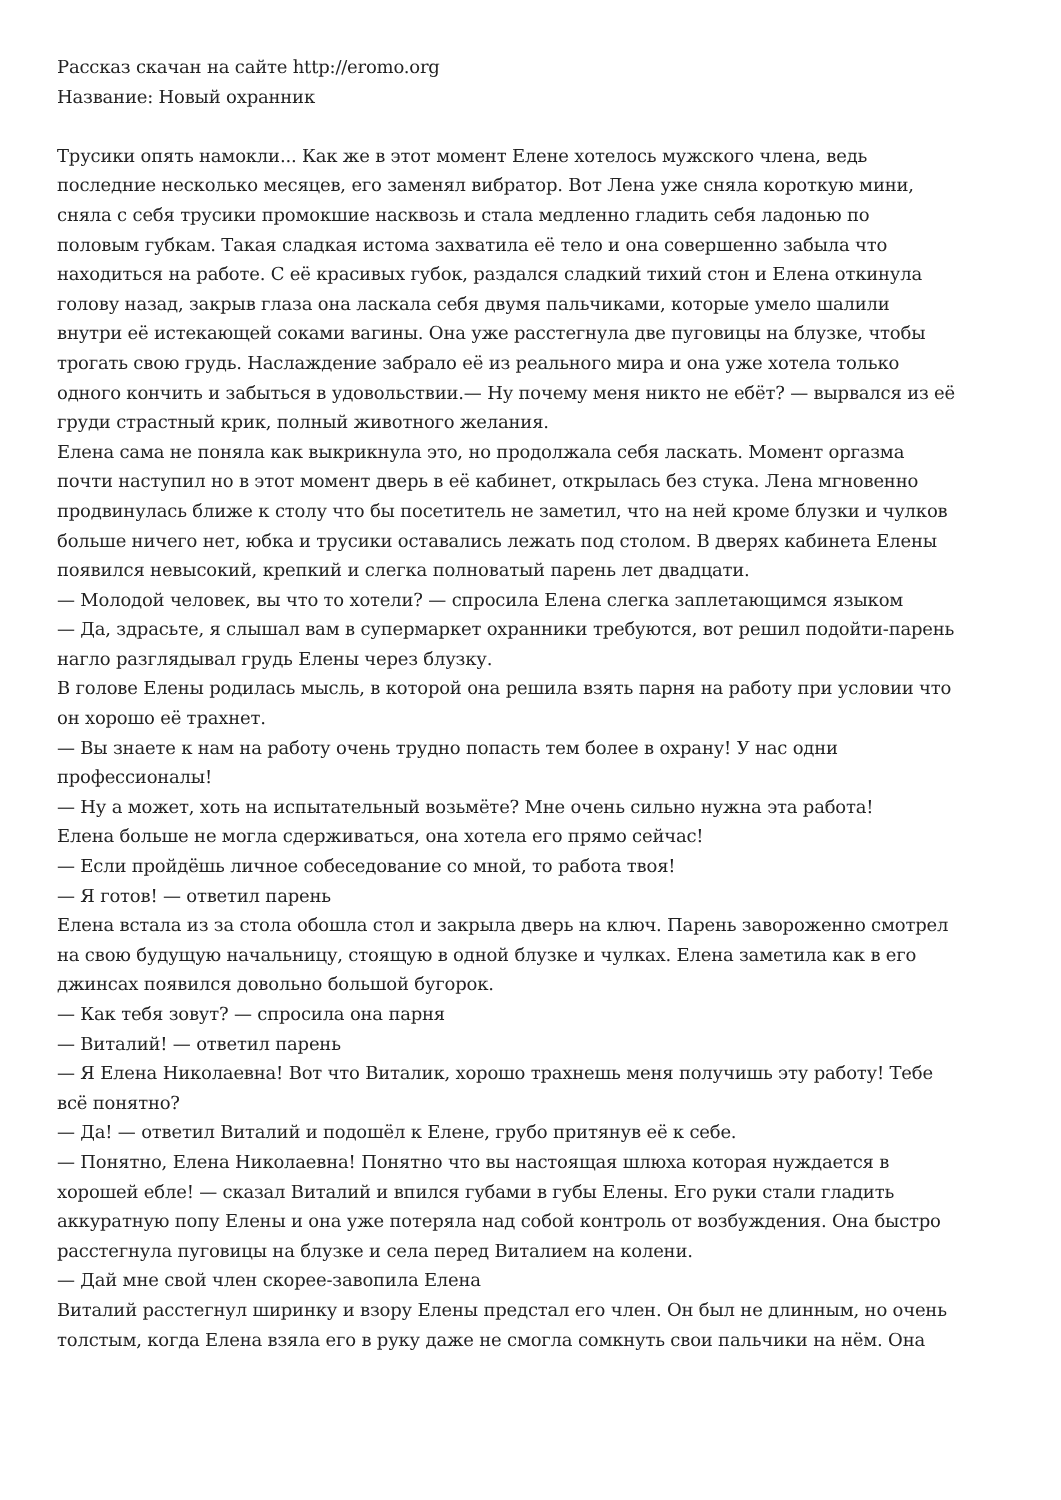Рассказ скачан на сайте http://eromo.org
Название: Новый охранник
Трусики опять намокли... Как же в этот момент Елене хотелось мужского члена, ведь
последние несколько месяцев, его заменял вибратор. Вот Лена уже сняла короткую мини,
сняла с себя трусики промокшие насквозь и стала медленно гладить себя ладонью по
половым губкам. Такая сладкая истома захватила её тело и она совершенно забыла что
находиться на работе. С её красивых губок, раздался сладкий тихий стон и Елена откинула
голову назад, закрыв глаза она ласкала себя двумя пальчиками, которые умело шалили
внутри её истекающей соками вагины. Она уже расстегнула две пуговицы на блузке, чтобы
трогать свою грудь. Наслаждение забрало её из реального мира и она уже хотела только
одного кончить и забыться в удовольствии.— Ну почему меня никто не ебёт? — вырвался из её
груди страстный крик, полный животного желания.
Елена сама не поняла как выкрикнула это, но продолжала себя ласкать. Момент оргазма
почти наступил но в этот момент дверь в её кабинет, открылась без стука. Лена мгновенно
продвинулась ближе к столу что бы посетитель не заметил, что на ней кроме блузки и чулков
больше ничего нет, юбка и трусики оставались лежать под столом. В дверях кабинета Елены
появился невысокий, крепкий и слегка полноватый парень лет двадцати.
— Молодой человек, вы что то хотели? — спросила Елена слегка заплетающимся языком
— Да, здрасьте, я слышал вам в супермаркет охранники требуются, вот решил подойти-парень
нагло разглядывал грудь Елены через блузку.
В голове Елены родилась мысль, в которой она решила взять парня на работу при условии что
он хорошо её трахнет.
— Вы знаете к нам на работу очень трудно попасть тем более в охрану! У нас одни
профессионалы!
— Ну а может, хоть на испытательный возьмёте? Мне очень сильно нужна эта работа!
Елена больше не могла сдерживаться, она хотела его прямо сейчас!
— Если пройдёшь личное собеседование со мной, то работа твоя!
— Я готов! — ответил парень
Елена встала из за стола обошла стол и закрыла дверь на ключ. Парень завороженно смотрел
на свою будущую начальницу, стоящую в одной блузке и чулках. Елена заметила как в его
джинсах появился довольно большой бугорок.
— Как тебя зовут? — спросила она парня
— Виталий! — ответил парень
— Я Елена Николаевна! Вот что Виталик, хорошо трахнешь меня получишь эту работу! Тебе
всё понятно?
— Да! — ответил Виталий и подошёл к Елене, грубо притянув её к себе.
— Понятно, Елена Николаевна! Понятно что вы настоящая шлюха которая нуждается в
хорошей ебле! — сказал Виталий и впился губами в губы Елены. Его руки стали гладить
аккуратную попу Елены и она уже потеряла над собой контроль от возбуждения. Она быстро
расстегнула пуговицы на блузке и села перед Виталием на колени.
— Дай мне свой член скорее-завопила Елена
Виталий расстегнул ширинку и взору Елены предстал его член. Он был не длинным, но очень
толстым, когда Елена взяла его в руку даже не смогла сомкнуть свои пальчики на нём. Она